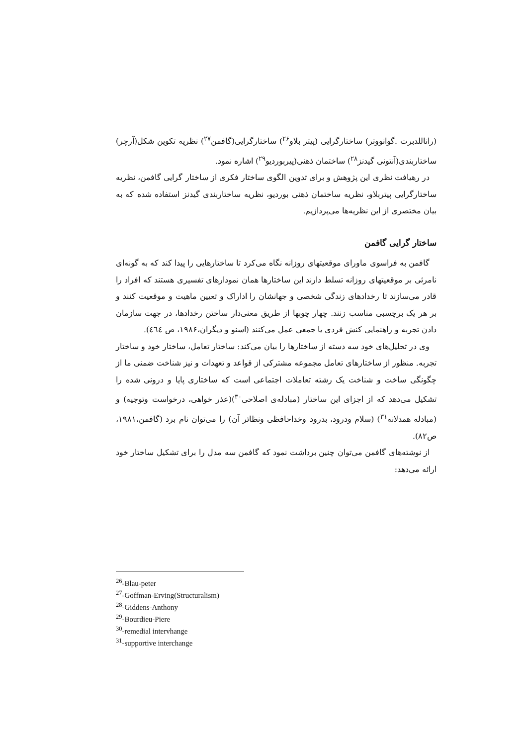(راناللدبرت .گوانووتر) ساختارگرایی (پیتر بلاو<sup>۲۶</sup>) ساختارگرایی(گافمن<sup>۲۷</sup>) نظریه تکوین شکل(آرچر) ساختاربندی(آنتونی گیدنز<sup>۲۸</sup>) ساختمان ذهنی(پیربوردیو<sup>۲۹</sup>) اشاره نمود.
در رهیافت نظری این پژوهش و برای تدوین الگوی ساختار فکری از ساختار گرایی گافمن، نظریه ساختارگرایی پیتربلاو، نظریه ساختمان ذهنی بوردیو، نظریه ساختاربندی گیدنز استفاده شده که به بیان مختصری از این نظریه‌ها می‌پردازیم.
ساختار گرایی گافمن
گافمن به فراسوی ماورای موقعیتهای روزانه نگاه می‌کرد تا ساختارهایی را پیدا کند که به گونه‌ای نامرئی بر موقعیتهای روزانه تسلط دارند این ساختارها همان نمودارهای تفسیری هستند که افراد را قادر می‌سازند تا رخدادهای زندگی شخصی و جهانشان را اداراک و تعیین ماهیت و موقعیت کنند و بر هر یک برچسبی مناسب زنند. چهار چوبها از طریق معنی‌دار ساختن رخدادها، در جهت سازمان دادن تجربه و راهنمایی کنش فردی یا جمعی عمل می‌کنند (اسنو و دیگران،۱۹۸۶، ص ٤٦٤).
وی در تحلیل‌های خود سه دسته از ساختارها را بیان می‌کند: ساختار تعامل، ساختار خود و ساختار تجربه. منظور از ساختارهای تعامل مجموعه مشترکی از قواعد و تعهدات و نیز شناخت ضمنی ما از چگونگی ساخت و شناخت یک رشته تعاملات اجتماعی است که ساختاری پایا و درونی شده را تشکیل می‌دهد که از اجزای این ساختار (مبادله‌ی اصلاحی<sup>۳۰</sup>)(عذر خواهی، درخواست وتوجیه) و (مبادله همدلانه<sup>۳۱</sup>) (سلام ودرود، بدرود وخداحافظی ونظائر آن) را می‌توان نام برد (گافمن،۱۹۸۱، ص۸۲).
از نوشته‌های گافمن می‌توان چنین برداشت نمود که گافمن سه مدل را برای تشکیل ساختار خود ارائه می‌دهد:
<sup>26</sup>-Blau-peter
<sup>27</sup>-Goffman-Erving(Structuralism)
<sup>28</sup>-Giddens-Anthony
<sup>29</sup>-Bourdieu-Piere
<sup>30</sup>-remedial intervhange
<sup>31</sup>-supportive interchange